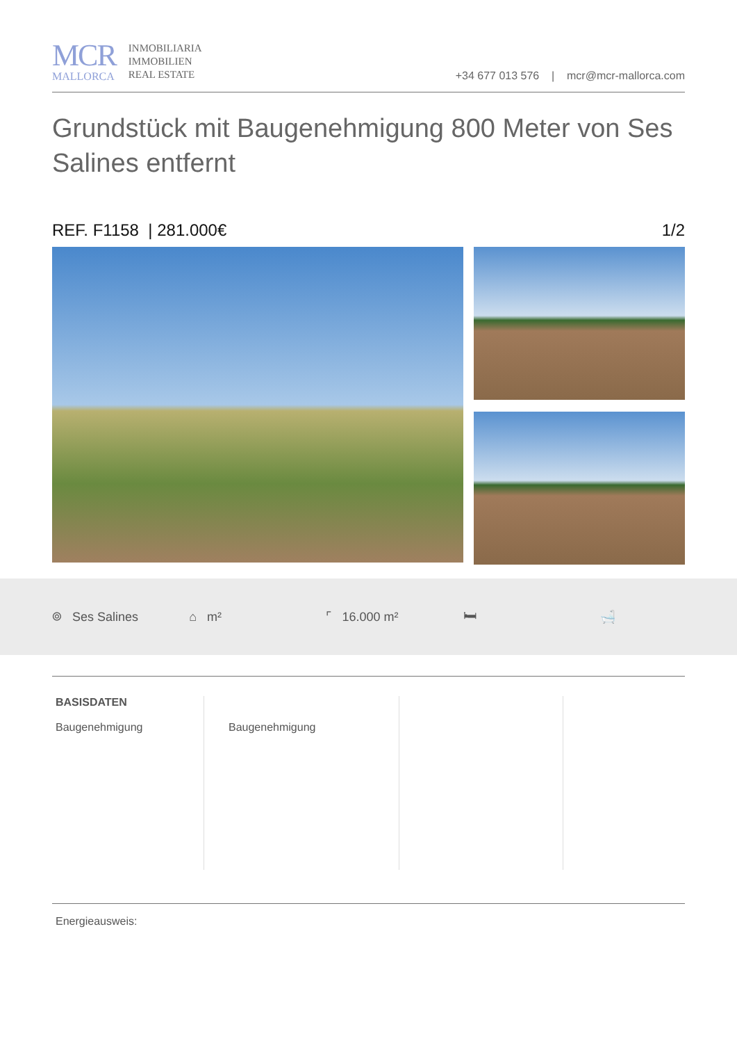MCR
MALLORCA
INMOBILIARIA
IMMOBILIEN
REAL ESTATE
+34 677 013 576 | mcr@mcr-mallorca.com
Grundstück mit Baugenehmigung 800 Meter von Ses Salines entfernt
REF. F1158 | 281.000€ 1/2
⌾ Ses Salines ⌂ m² ⌜ 16.000 m² 🛏 🛁
BASISDATEN
Baugenehmigung
Baugenehmigung
Energieausweis: